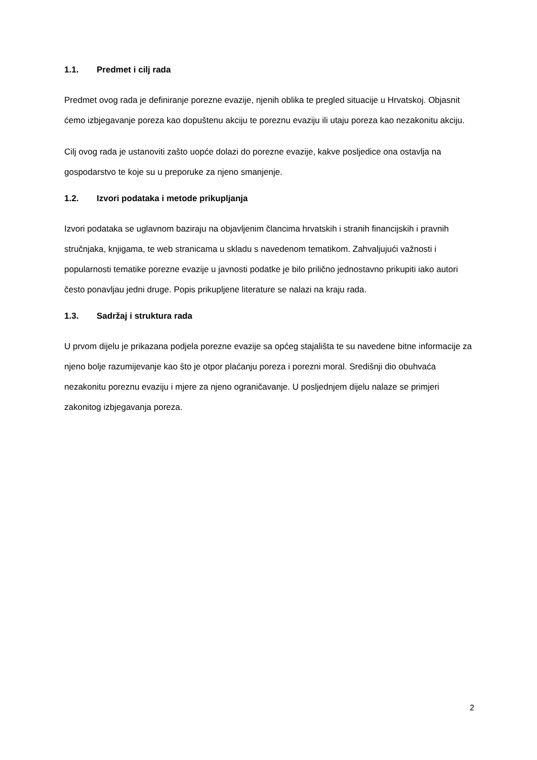1.1. Predmet i cilj rada
Predmet ovog rada je definiranje porezne evazije, njenih oblika te pregled situacije u Hrvatskoj. Objasnit ćemo izbjegavanje poreza kao dopuštenu akciju te poreznu evaziju ili utaju poreza kao nezakonitu akciju.
Cilj ovog rada je ustanoviti zašto uopće dolazi do porezne evazije, kakve posljedice ona ostavlja na gospodarstvo te koje su u preporuke za njeno smanjenje.
1.2. Izvori podataka i metode prikupljanja
Izvori podataka se uglavnom baziraju na objavljenim člancima hrvatskih i stranih financijskih i pravnih stručnjaka, knjigama, te web stranicama u skladu s navedenom tematikom. Zahvaljujući važnosti i popularnosti tematike porezne evazije u javnosti podatke je bilo prilično jednostavno prikupiti iako autori često ponavljau jedni druge. Popis prikupljene literature se nalazi na kraju rada.
1.3. Sadržaj i struktura rada
U prvom dijelu je prikazana podjela porezne evazije sa općeg stajališta te su navedene bitne informacije za njeno bolje razumijevanje kao što je otpor plaćanju poreza i porezni moral. Središnji dio obuhvaća nezakonitu poreznu evaziju i mjere za njeno ograničavanje. U posljednjem dijelu nalaze se primjeri zakonitog izbjegavanja poreza.
2